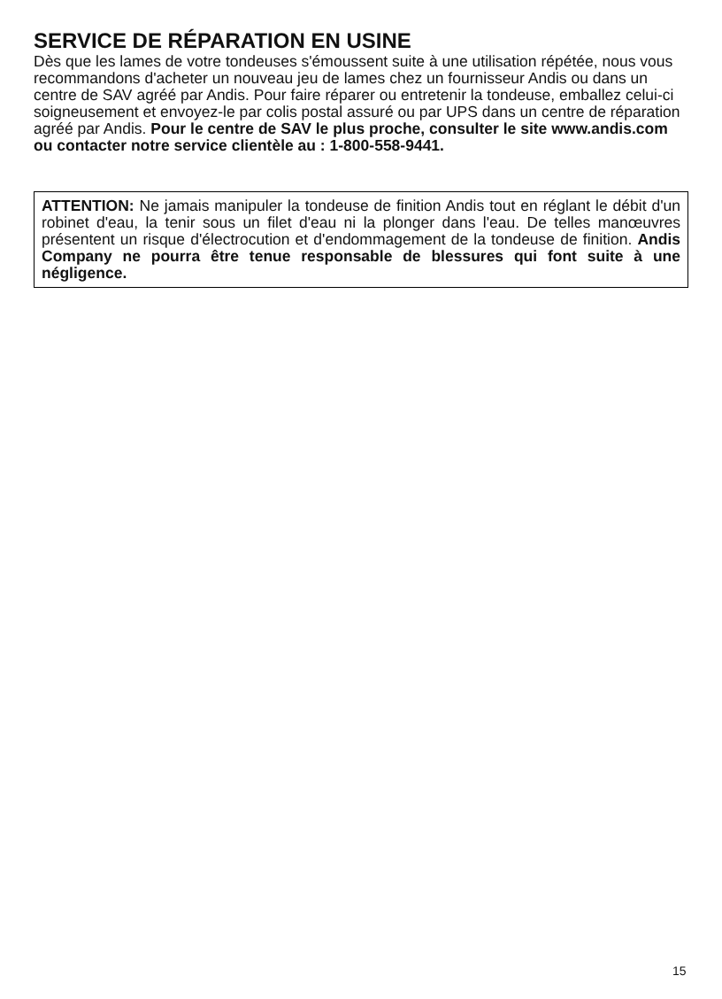SERVICE DE RÉPARATION EN USINE
Dès que les lames de votre tondeuses s'émoussent suite à une utilisation répétée, nous vous recommandons d'acheter un nouveau jeu de lames chez un fournisseur Andis ou dans un centre de SAV agréé par Andis. Pour faire réparer ou entretenir la tondeuse, emballez celui-ci soigneusement et envoyez-le par colis postal assuré ou par UPS dans un centre de réparation agréé par Andis. Pour le centre de SAV le plus proche, consulter le site www.andis.com ou contacter notre service clientèle au : 1-800-558-9441.
ATTENTION: Ne jamais manipuler la tondeuse de finition Andis tout en réglant le débit d'un robinet d'eau, la tenir sous un filet d'eau ni la plonger dans l'eau. De telles manœuvres présentent un risque d'électrocution et d'endommagement de la tondeuse de finition. Andis Company ne pourra être tenue responsable de blessures qui font suite à une négligence.
15